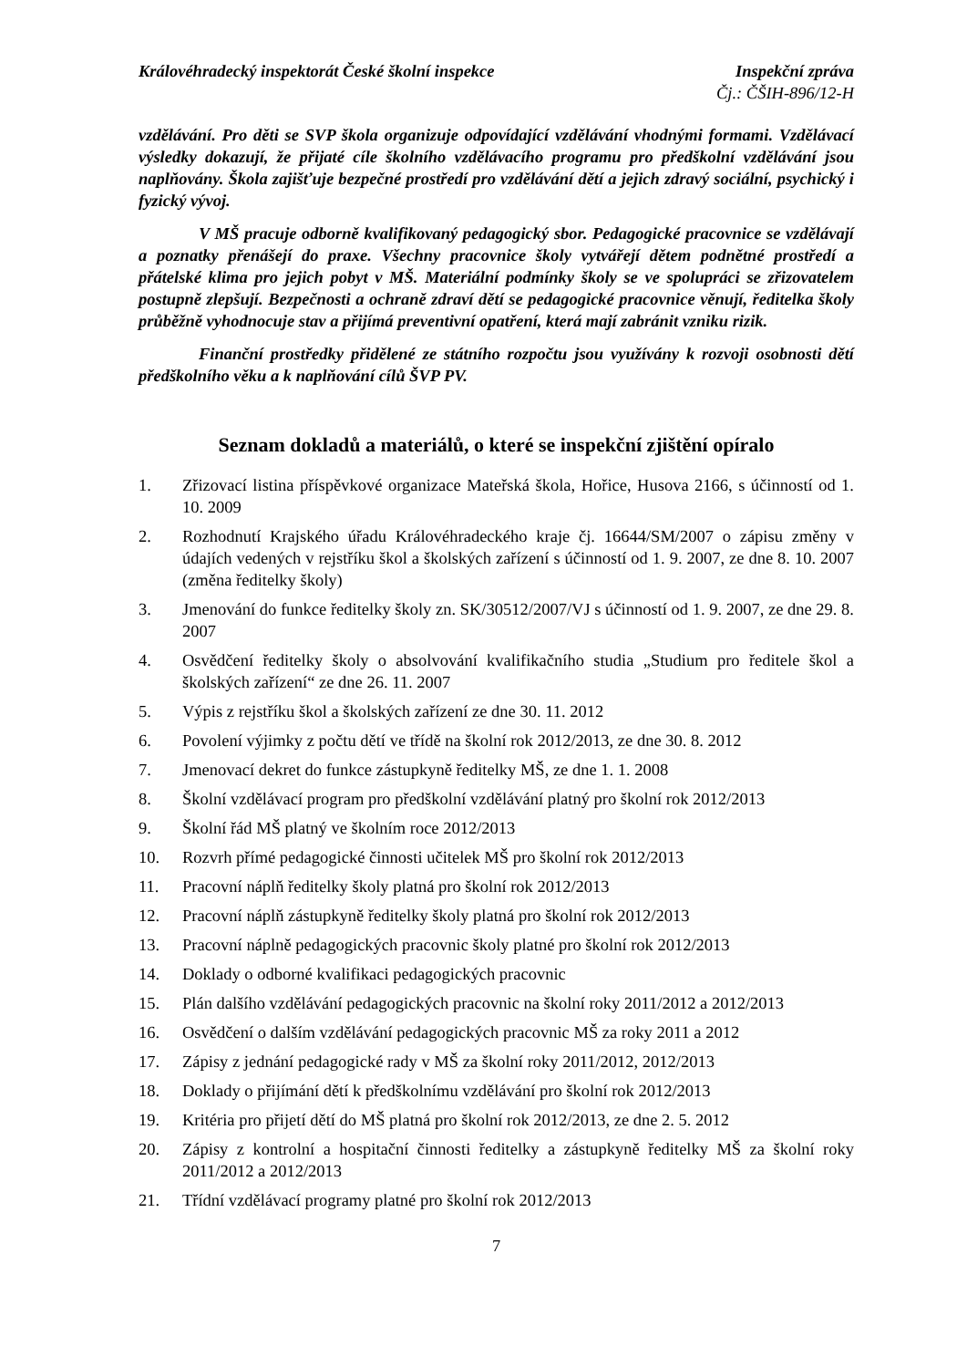Královéhradecký inspektorát České školní inspekce Inspekční zpráva
Čj.: ČŠIH-896/12-H
vzdělávání. Pro děti se SVP škola organizuje odpovídající vzdělávání vhodnými formami. Vzdělávací výsledky dokazují, že přijaté cíle školního vzdělávacího programu pro předškolní vzdělávání jsou naplňovány. Škola zajišťuje bezpečné prostředí pro vzdělávání dětí a jejich zdravý sociální, psychický i fyzický vývoj.
V MŠ pracuje odborně kvalifikovaný pedagogický sbor. Pedagogické pracovnice se vzdělávají a poznatky přenášejí do praxe. Všechny pracovnice školy vytvářejí dětem podnětné prostředí a přátelské klima pro jejich pobyt v MŠ. Materiální podmínky školy se ve spolupráci se zřizovatelem postupně zlepšují. Bezpečnosti a ochraně zdraví dětí se pedagogické pracovnice věnují, ředitelka školy průběžně vyhodnocuje stav a přijímá preventivní opatření, která mají zabránit vzniku rizik.
Finanční prostředky přidělené ze státního rozpočtu jsou využívány k rozvoji osobnosti dětí předškolního věku a k naplňování cílů ŠVP PV.
Seznam dokladů a materiálů, o které se inspekční zjištění opíralo
1. Zřizovací listina příspěvkové organizace Mateřská škola, Hořice, Husova 2166, s účinností od 1. 10. 2009
2. Rozhodnutí Krajského úřadu Královéhradeckého kraje čj. 16644/SM/2007 o zápisu změny v údajích vedených v rejstříku škol a školských zařízení s účinností od 1. 9. 2007, ze dne 8. 10. 2007 (změna ředitelky školy)
3. Jmenování do funkce ředitelky školy zn. SK/30512/2007/VJ s účinností od 1. 9. 2007, ze dne 29. 8. 2007
4. Osvědčení ředitelky školy o absolvování kvalifikačního studia „Studium pro ředitele škol a školských zařízení“ ze dne 26. 11. 2007
5. Výpis z rejstříku škol a školských zařízení ze dne 30. 11. 2012
6. Povolení výjimky z počtu dětí ve třídě na školní rok 2012/2013, ze dne 30. 8. 2012
7. Jmenovací dekret do funkce zástupkyně ředitelky MŠ, ze dne 1. 1. 2008
8. Školní vzdělávací program pro předškolní vzdělávání platný pro školní rok 2012/2013
9. Školní řád MŠ platný ve školním roce 2012/2013
10. Rozvrh přímé pedagogické činnosti učitelek MŠ pro školní rok 2012/2013
11. Pracovní náplň ředitelky školy platná pro školní rok 2012/2013
12. Pracovní náplň zástupkyně ředitelky školy platná pro školní rok 2012/2013
13. Pracovní náplně pedagogických pracovnic školy platné pro školní rok 2012/2013
14. Doklady o odborné kvalifikaci pedagogických pracovnic
15. Plán dalšího vzdělávání pedagogických pracovnic na školní roky 2011/2012 a 2012/2013
16. Osvědčení o dalším vzdělávání pedagogických pracovnic MŠ za roky 2011 a 2012
17. Zápisy z jednání pedagogické rady v MŠ za školní roky 2011/2012, 2012/2013
18. Doklady o přijímání dětí k předškolnímu vzdělávání pro školní rok 2012/2013
19. Kritéria pro přijetí dětí do MŠ platná pro školní rok 2012/2013, ze dne 2. 5. 2012
20. Zápisy z kontrolní a hospitační činnosti ředitelky a zástupkyně ředitelky MŠ za školní roky 2011/2012 a 2012/2013
21. Třídní vzdělávací programy platné pro školní rok 2012/2013
7